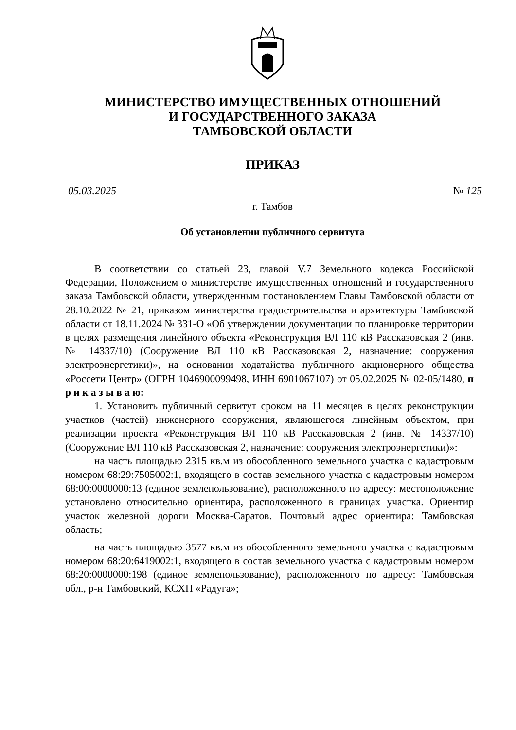МИНИСТЕРСТВО ИМУЩЕСТВЕННЫХ ОТНОШЕНИЙ
И ГОСУДАРСТВЕННОГО ЗАКАЗА
ТАМБОВСКОЙ ОБЛАСТИ
ПРИКАЗ
05.03.2025 № 125
г. Тамбов
Об установлении публичного сервитута
В соответствии со статьей 23, главой V.7 Земельного кодекса Российской Федерации, Положением о министерстве имущественных отношений и государственного заказа Тамбовской области, утвержденным постановлением Главы Тамбовской области от 28.10.2022 № 21, приказом министерства градостроительства и архитектуры Тамбовской области от 18.11.2024 № 331-О «Об утверждении документации по планировке территории в целях размещения линейного объекта «Реконструкция ВЛ 110 кВ Рассказовская 2 (инв. № 14337/10) (Сооружение ВЛ 110 кВ Рассказовская 2, назначение: сооружения электроэнергетики)», на основании ходатайства публичного акционерного общества «Россети Центр» (ОГРН 1046900099498, ИНН 6901067107) от 05.02.2025 № 02-05/1480, п р и к а з ы в а ю:
1. Установить публичный сервитут сроком на 11 месяцев в целях реконструкции участков (частей) инженерного сооружения, являющегося линейным объектом, при реализации проекта «Реконструкция ВЛ 110 кВ Рассказовская 2 (инв. № 14337/10) (Сооружение ВЛ 110 кВ Рассказовская 2, назначение: сооружения электроэнергетики)»:
на часть площадью 2315 кв.м из обособленного земельного участка с кадастровым номером 68:29:7505002:1, входящего в состав земельного участка с кадастровым номером 68:00:0000000:13 (единое землепользование), расположенного по адресу: местоположение установлено относительно ориентира, расположенного в границах участка. Ориентир участок железной дороги Москва-Саратов. Почтовый адрес ориентира: Тамбовская область;
на часть площадью 3577 кв.м из обособленного земельного участка с кадастровым номером 68:20:6419002:1, входящего в состав земельного участка с кадастровым номером 68:20:0000000:198 (единое землепользование), расположенного по адресу: Тамбовская обл., р-н Тамбовский, КСХП «Радуга»;